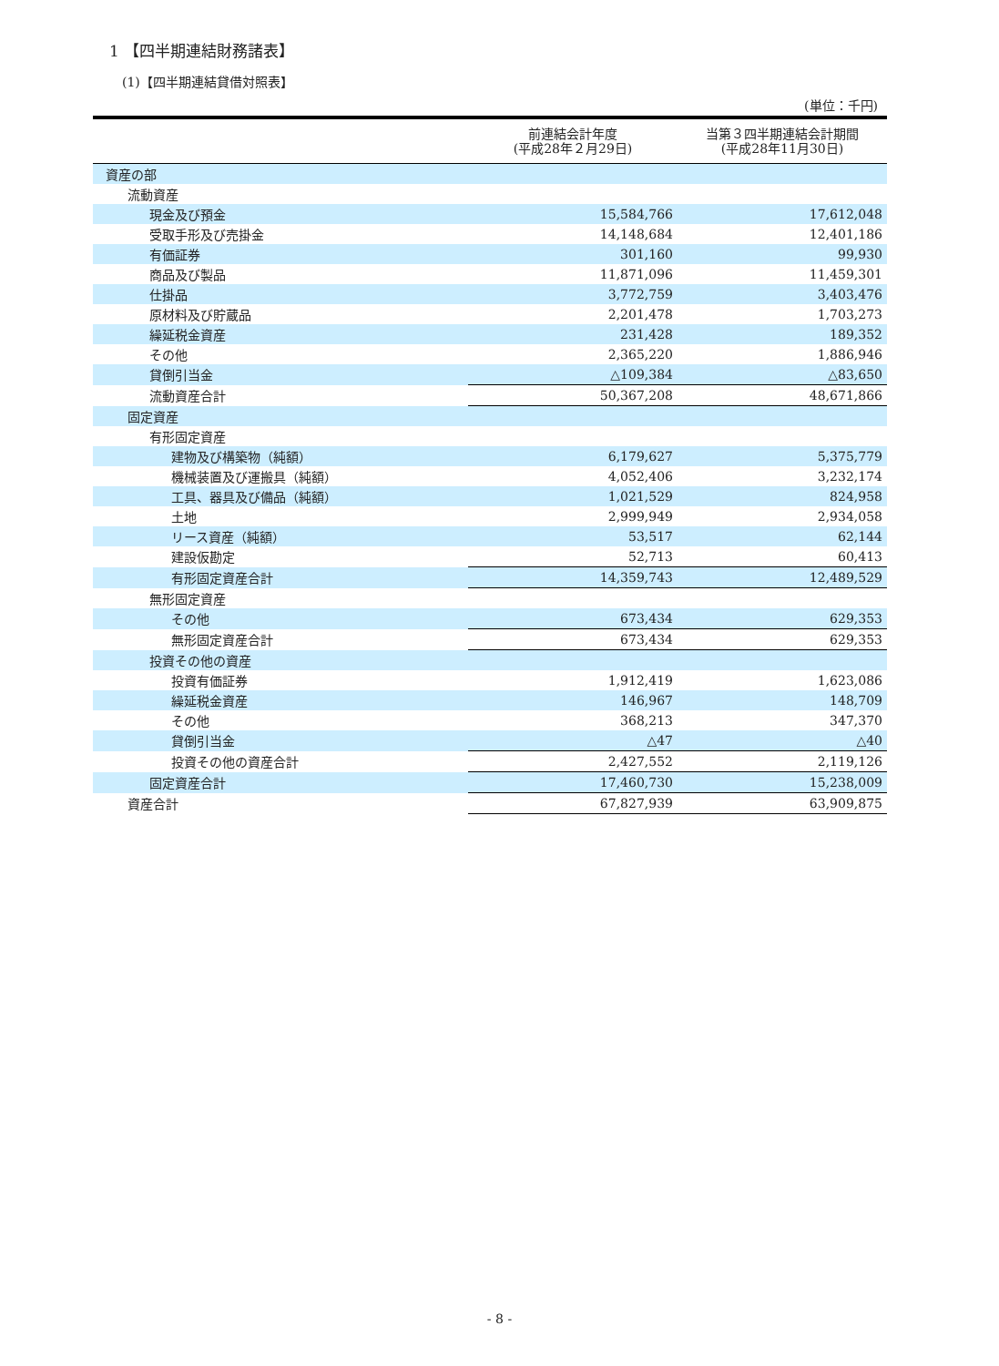1 【四半期連結財務諸表】
(1)【四半期連結貸借対照表】
(単位：千円)
| | 前連結会計年度 (平成28年２月29日) | 当第３四半期連結会計期間 (平成28年11月30日) |
| --- | --- | --- |
| 資産の部 | | |
| 流動資産 | | |
| 現金及び預金 | 15,584,766 | 17,612,048 |
| 受取手形及び売掛金 | 14,148,684 | 12,401,186 |
| 有価証券 | 301,160 | 99,930 |
| 商品及び製品 | 11,871,096 | 11,459,301 |
| 仕掛品 | 3,772,759 | 3,403,476 |
| 原材料及び貯蔵品 | 2,201,478 | 1,703,273 |
| 繰延税金資産 | 231,428 | 189,352 |
| その他 | 2,365,220 | 1,886,946 |
| 貸倒引当金 | △109,384 | △83,650 |
| 流動資産合計 | 50,367,208 | 48,671,866 |
| 固定資産 | | |
| 有形固定資産 | | |
| 建物及び構築物（純額） | 6,179,627 | 5,375,779 |
| 機械装置及び運搬具（純額） | 4,052,406 | 3,232,174 |
| 工具、器具及び備品（純額） | 1,021,529 | 824,958 |
| 土地 | 2,999,949 | 2,934,058 |
| リース資産（純額） | 53,517 | 62,144 |
| 建設仮勘定 | 52,713 | 60,413 |
| 有形固定資産合計 | 14,359,743 | 12,489,529 |
| 無形固定資産 | | |
| その他 | 673,434 | 629,353 |
| 無形固定資産合計 | 673,434 | 629,353 |
| 投資その他の資産 | | |
| 投資有価証券 | 1,912,419 | 1,623,086 |
| 繰延税金資産 | 146,967 | 148,709 |
| その他 | 368,213 | 347,370 |
| 貸倒引当金 | △47 | △40 |
| 投資その他の資産合計 | 2,427,552 | 2,119,126 |
| 固定資産合計 | 17,460,730 | 15,238,009 |
| 資産合計 | 67,827,939 | 63,909,875 |
- 8 -